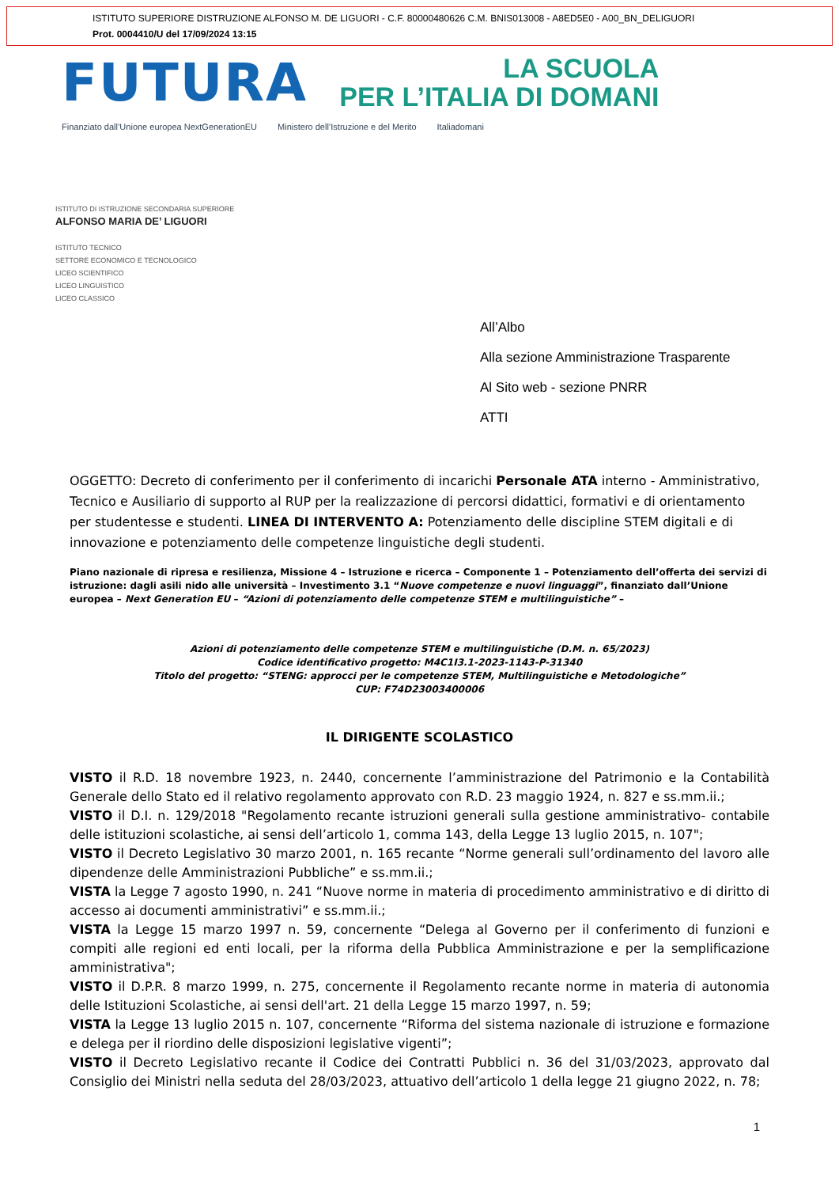ISTITUTO SUPERIORE DISTRUZIONE ALFONSO M. DE LIGUORI - C.F. 80000480626 C.M. BNIS013008 - A8ED5E0 - A00_BN_DELIGUORI
Prot. 0004410/U del 17/09/2024 13:15
FUTURA
LA SCUOLA
PER L’ITALIA DI DOMANI
Finanziato dall’Unione europea NextGenerationEU Ministero dell’Istruzione e del Merito Italiadomani
ISTITUTO DI ISTRUZIONE SECONDARIA SUPERIORE
ALFONSO MARIA DE’ LIGUORI
ISTITUTO TECNICO
SETTORE ECONOMICO E TECNOLOGICO
LICEO SCIENTIFICO
LICEO LINGUISTICO
LICEO CLASSICO
All’Albo
Alla sezione Amministrazione Trasparente
Al Sito web - sezione PNRR
ATTI
OGGETTO: Decreto di conferimento per il conferimento di incarichi Personale ATA interno - Amministrativo, Tecnico e Ausiliario di supporto al RUP per la realizzazione di percorsi didattici, formativi e di orientamento per studentesse e studenti. LINEA DI INTERVENTO A: Potenziamento delle discipline STEM digitali e di innovazione e potenziamento delle competenze linguistiche degli studenti.
Piano nazionale di ripresa e resilienza, Missione 4 – Istruzione e ricerca – Componente 1 – Potenziamento dell’offerta dei servizi di istruzione: dagli asili nido alle università – Investimento 3.1 “Nuove competenze e nuovi linguaggi”, finanziato dall’Unione europea – Next Generation EU – “Azioni di potenziamento delle competenze STEM e multilinguistiche” –
Azioni di potenziamento delle competenze STEM e multilinguistiche (D.M. n. 65/2023)
Codice identificativo progetto: M4C1I3.1-2023-1143-P-31340
Titolo del progetto: “STENG: approcci per le competenze STEM, Multilinguistiche e Metodologiche”
CUP: F74D23003400006
IL DIRIGENTE SCOLASTICO
VISTO il R.D. 18 novembre 1923, n. 2440, concernente l’amministrazione del Patrimonio e la Contabilità Generale dello Stato ed il relativo regolamento approvato con R.D. 23 maggio 1924, n. 827 e ss.mm.ii.;
VISTO il D.I. n. 129/2018 "Regolamento recante istruzioni generali sulla gestione amministrativo- contabile delle istituzioni scolastiche, ai sensi dell’articolo 1, comma 143, della Legge 13 luglio 2015, n. 107";
VISTO il Decreto Legislativo 30 marzo 2001, n. 165 recante “Norme generali sull’ordinamento del lavoro alle dipendenze delle Amministrazioni Pubbliche” e ss.mm.ii.;
VISTA la Legge 7 agosto 1990, n. 241 “Nuove norme in materia di procedimento amministrativo e di diritto di accesso ai documenti amministrativi” e ss.mm.ii.;
VISTA la Legge 15 marzo 1997 n. 59, concernente “Delega al Governo per il conferimento di funzioni e compiti alle regioni ed enti locali, per la riforma della Pubblica Amministrazione e per la semplificazione amministrativa";
VISTO il D.P.R. 8 marzo 1999, n. 275, concernente il Regolamento recante norme in materia di autonomia delle Istituzioni Scolastiche, ai sensi dell'art. 21 della Legge 15 marzo 1997, n. 59;
VISTA la Legge 13 luglio 2015 n. 107, concernente “Riforma del sistema nazionale di istruzione e formazione e delega per il riordino delle disposizioni legislative vigenti”;
VISTO il Decreto Legislativo recante il Codice dei Contratti Pubblici n. 36 del 31/03/2023, approvato dal Consiglio dei Ministri nella seduta del 28/03/2023, attuativo dell’articolo 1 della legge 21 giugno 2022, n. 78;
1